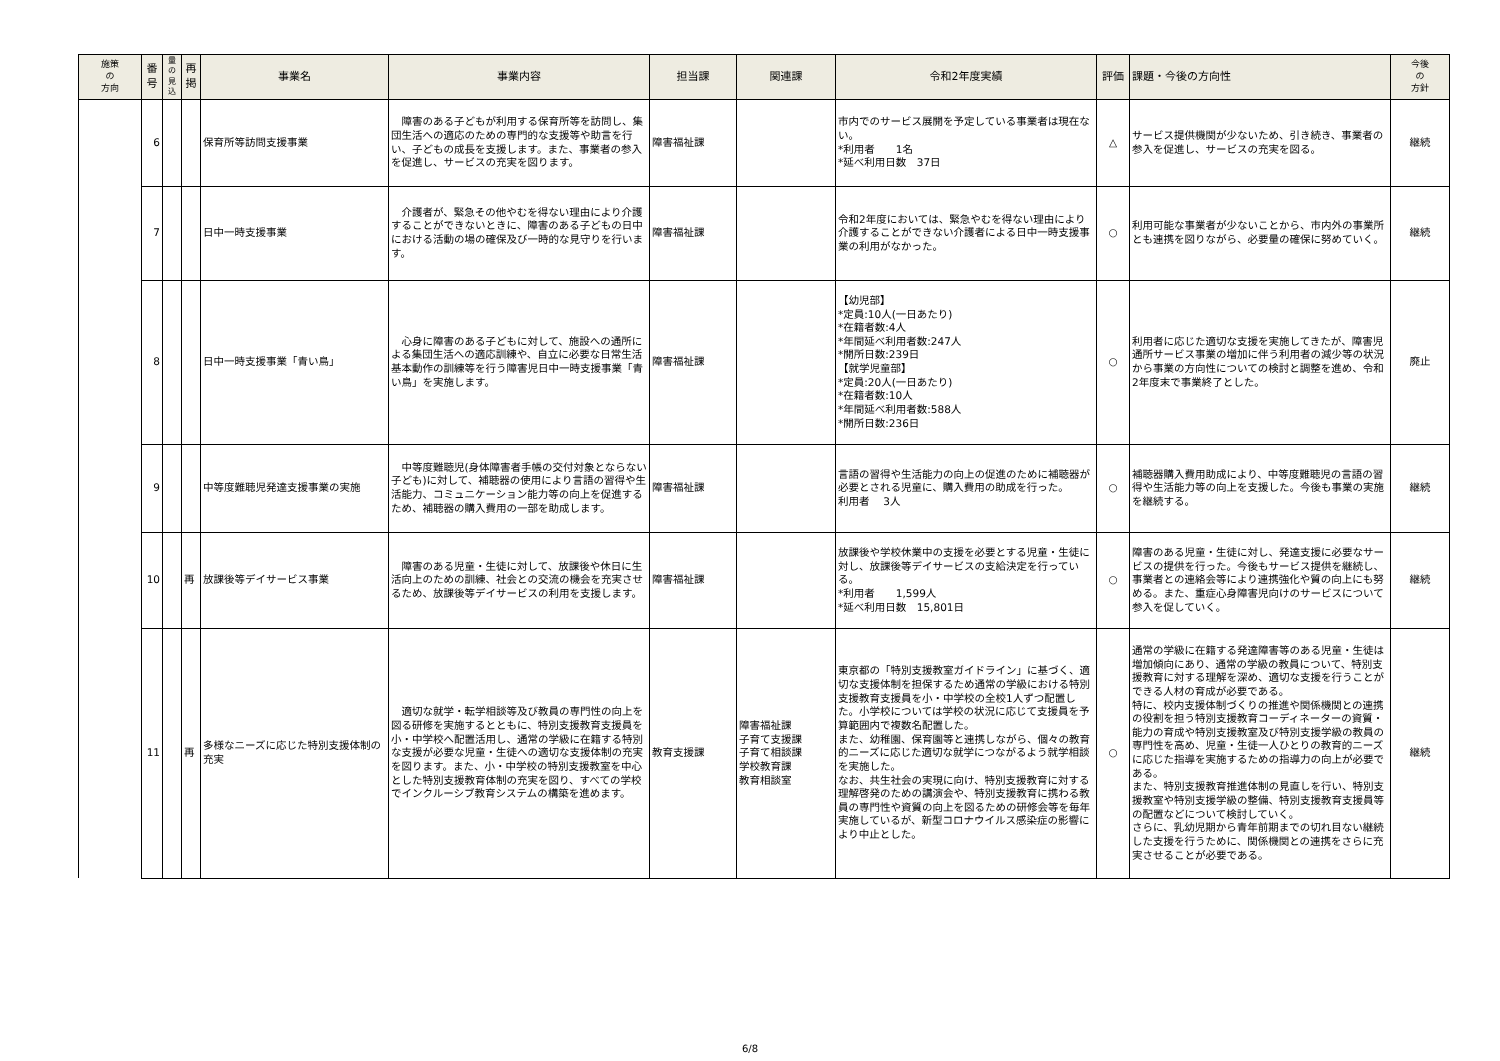| 施策 の 方向 | 番号 | 量の見込 | 再掲 | 事業名 | 事業内容 | 担当課 | 関連課 | 令和2年度実績 | 評価 | 課題・今後の方向性 | 今後 の 方針 |
| --- | --- | --- | --- | --- | --- | --- | --- | --- | --- | --- | --- |
| | 6 | | | 保育所等訪問支援事業 | 障害のある子どもが利用する保育所等を訪問し、集団生活への適応のための専門的な支援等や助言を行い、子どもの成長を支援します。また、事業者の参入を促進し、サービスの充実を図ります。 | 障害福祉課 | | 市内でのサービス展開を予定している事業者は現在ない。 *利用者 1名 *延べ利用日数 37日 | △ | サービス提供機関が少ないため、引き続き、事業者の参入を促進し、サービスの充実を図る。 | 継続 |
| | 7 | | | 日中一時支援事業 | 介護者が、緊急その他やむを得ない理由により介護することができないときに、障害のある子どもの日中における活動の場の確保及び一時的な見守りを行います。 | 障害福祉課 | | 令和2年度においては、緊急やむを得ない理由により介護することができない介護者による日中一時支援事業の利用がなかった。 | ○ | 利用可能な事業者が少ないことから、市内外の事業所とも連携を図りながら、必要量の確保に努めていく。 | 継続 |
| | 8 | | | 日中一時支援事業「青い鳥」 | 心身に障害のある子どもに対して、施設への通所による集団生活への適応訓練や、自立に必要な日常生活基本動作の訓練等を行う障害児日中一時支援事業「青い鳥」を実施します。 | 障害福祉課 | | 【幼児部】 *定員:10人(一日あたり) *在籍者数:4人 *年間延べ利用者数:247人 *開所日数:239日 【就学児童部】 *定員:20人(一日あたり) *在籍者数:10人 *年間延べ利用者数:588人 *開所日数:236日 | ○ | 利用者に応じた適切な支援を実施してきたが、障害児通所サービス事業の増加に伴う利用者の減少等の状況から事業の方向性についての検討と調整を進め、令和2年度末で事業終了とした。 | 廃止 |
| | 9 | | | 中等度難聴児発達支援事業の実施 | 中等度難聴児(身体障害者手帳の交付対象とならない子ども)に対して、補聴器の使用により言語の習得や生活能力、コミュニケーション能力等の向上を促進するため、補聴器の購入費用の一部を助成します。 | 障害福祉課 | | 言語の習得や生活能力の向上の促進のために補聴器が必要とされる児童に、購入費用の助成を行った。 利用者 3人 | ○ | 補聴器購入費用助成により、中等度難聴児の言語の習得や生活能力等の向上を支援した。今後も事業の実施を継続する。 | 継続 |
| | 10 | | 再 | 放課後等デイサービス事業 | 障害のある児童・生徒に対して、放課後や休日に生活向上のための訓練、社会との交流の機会を充実させるため、放課後等デイサービスの利用を支援します。 | 障害福祉課 | | 放課後や学校休業中の支援を必要とする児童・生徒に対し、放課後等デイサービスの支給決定を行っている。 *利用者 1,599人 *延べ利用日数 15,801日 | ○ | 障害のある児童・生徒に対し、発達支援に必要なサービスの提供を行った。今後もサービス提供を継続し、事業者との連絡会等により連携強化や質の向上にも努める。また、重症心身障害児向けのサービスについて参入を促していく。 | 継続 |
| | 11 | | 再 | 多様なニーズに応じた特別支援体制の充実 | 適切な就学・転学相談等及び教員の専門性の向上を図る研修を実施するとともに、特別支援教育支援員を小・中学校へ配置活用し、通常の学級に在籍する特別な支援が必要な児童・生徒への適切な支援体制の充実を図ります。また、小・中学校の特別支援教室を中心とした特別支援教育体制の充実を図り、すべての学校でインクルーシブ教育システムの構築を進めます。 | 教育支援課 | 障害福祉課 子育て支援課 子育て相談課 学校教育課 教育相談室 | 東京都の「特別支援教室ガイドライン」に基づく、適切な支援体制を担保するため通常の学級における特別支援教育支援員を小・中学校の全校1人ずつ配置した。小学校については学校の状況に応じて支援員を予算範囲内で複数名配置した。 また、幼稚園、保育園等と連携しながら、個々の教育的ニーズに応じた適切な就学につながるよう就学相談を実施した。 なお、共生社会の実現に向け、特別支援教育に対する理解啓発のための講演会や、特別支援教育に携わる教員の専門性や資質の向上を図るための研修会等を毎年実施しているが、新型コロナウイルス感染症の影響により中止とした。 | ○ | 通常の学級に在籍する発達障害等のある児童・生徒は増加傾向にあり、通常の学級の教員について、特別支援教育に対する理解を深め、適切な支援を行うことができる人材の育成が必要である。 特に、校内支援体制づくりの推進や関係機関との連携の役割を担う特別支援教育コーディネーターの資質・能力の育成や特別支援教室及び特別支援学級の教員の専門性を高め、児童・生徒一人ひとりの教育的ニーズに応じた指導を実施するための指導力の向上が必要である。 また、特別支援教育推進体制の見直しを行い、特別支援教室や特別支援学級の整備、特別支援教育支援員等の配置などについて検討していく。 さらに、乳幼児期から青年前期までの切れ目ない継続した支援を行うために、関係機関との連携をさらに充実させることが必要である。 | 継続 |
6/8